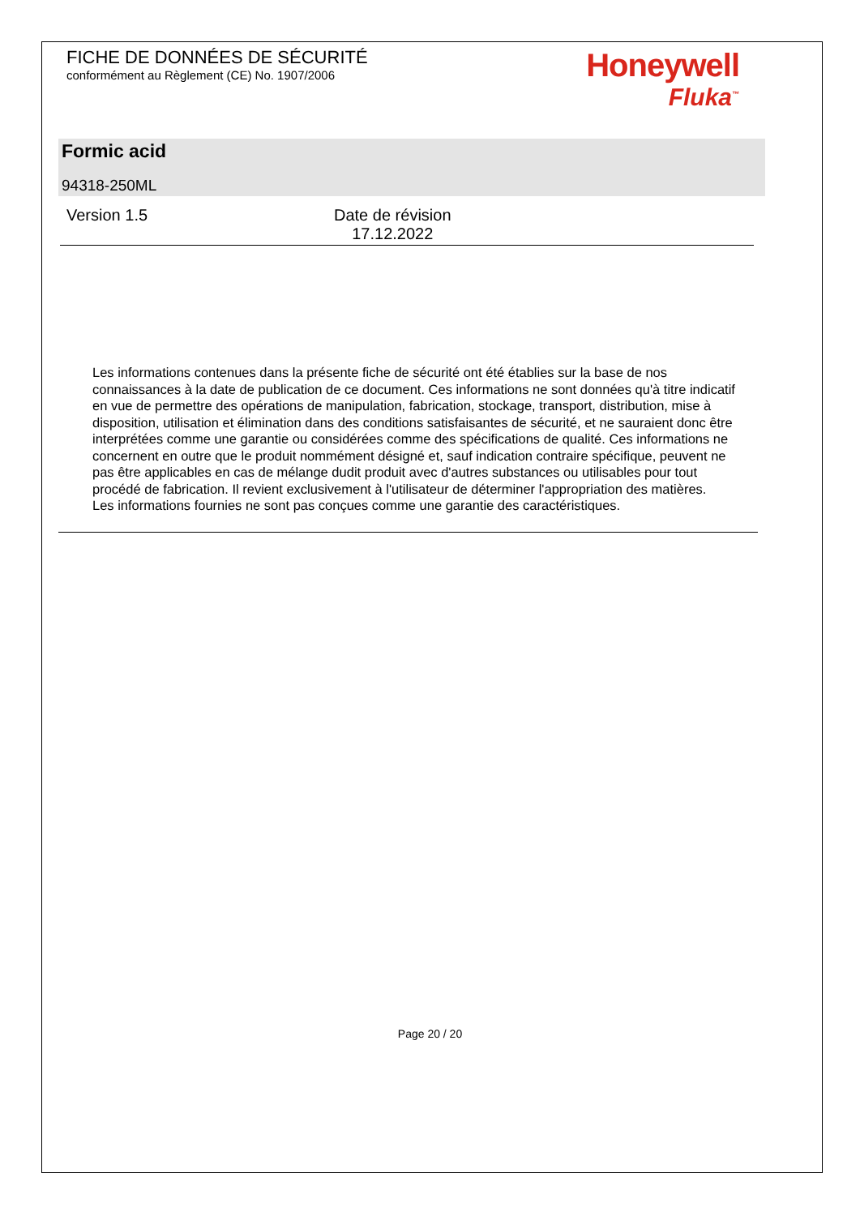FICHE DE DONNÉES DE SÉCURITÉ
conformément au Règlement (CE) No. 1907/2006
Honeywell
Fluka<sup>™</sup>
Formic acid
94318-250ML
Version 1.5 Date de révision
17.12.2022
Les informations contenues dans la présente fiche de sécurité ont été établies sur la base de nos connaissances à la date de publication de ce document. Ces informations ne sont données qu'à titre indicatif en vue de permettre des opérations de manipulation, fabrication, stockage, transport, distribution, mise à disposition, utilisation et élimination dans des conditions satisfaisantes de sécurité, et ne sauraient donc être interprétées comme une garantie ou considérées comme des spécifications de qualité. Ces informations ne concernent en outre que le produit nommément désigné et, sauf indication contraire spécifique, peuvent ne pas être applicables en cas de mélange dudit produit avec d'autres substances ou utilisables pour tout procédé de fabrication. Il revient exclusivement à l'utilisateur de déterminer l'appropriation des matières.
Les informations fournies ne sont pas conçues comme une garantie des caractéristiques.
Page 20 / 20